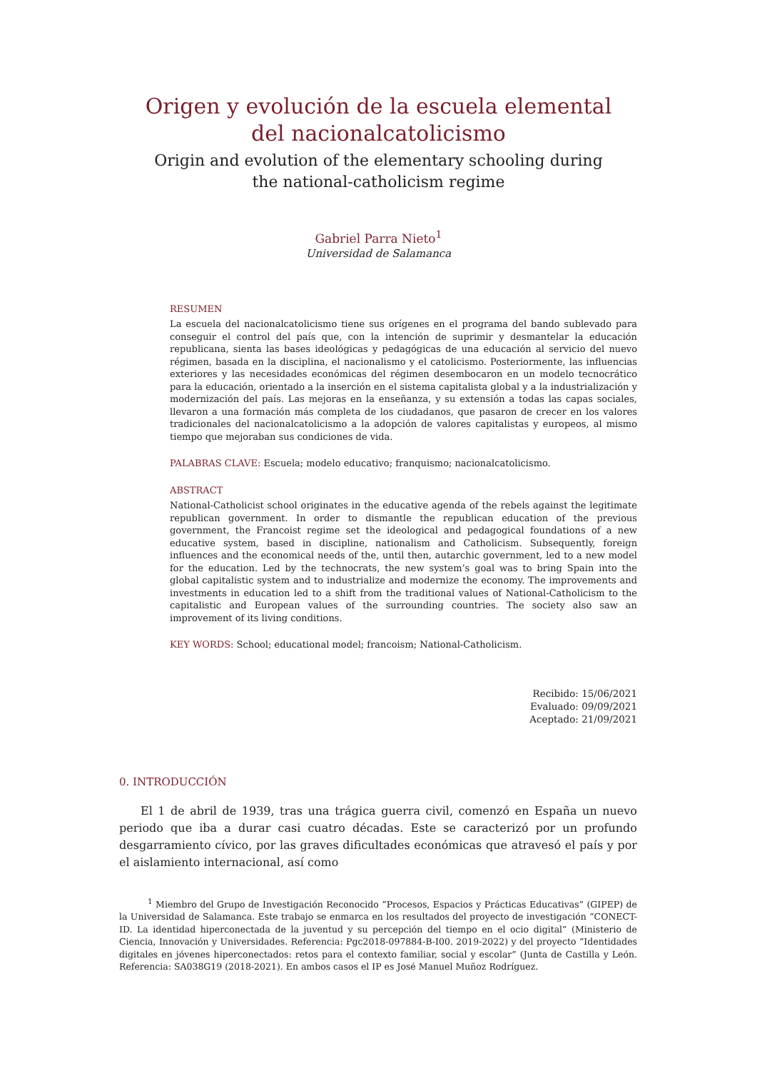Origen y evolución de la escuela elemental
del nacionalcatolicismo
Origin and evolution of the elementary schooling during
the national-catholicism regime
Gabriel Parra Nieto<sup>1</sup>
Universidad de Salamanca
RESUMEN
La escuela del nacionalcatolicismo tiene sus orígenes en el programa del bando sublevado para conseguir el control del país que, con la intención de suprimir y desmantelar la educación republicana, sienta las bases ideológicas y pedagógicas de una educación al servicio del nuevo régimen, basada en la disciplina, el nacionalismo y el catolicismo. Posteriormente, las influencias exteriores y las necesidades económicas del régimen desembocaron en un modelo tecnocrático para la educación, orientado a la inserción en el sistema capitalista global y a la industrialización y modernización del país. Las mejoras en la enseñanza, y su extensión a todas las capas sociales, llevaron a una formación más completa de los ciudadanos, que pasaron de crecer en los valores tradicionales del nacionalcatolicismo a la adopción de valores capitalistas y europeos, al mismo tiempo que mejoraban sus condiciones de vida.
PALABRAS CLAVE: Escuela; modelo educativo; franquismo; nacionalcatolicismo.
ABSTRACT
National-Catholicist school originates in the educative agenda of the rebels against the legitimate republican government. In order to dismantle the republican education of the previous government, the Francoist regime set the ideological and pedagogical foundations of a new educative system, based in discipline, nationalism and Catholicism. Subsequently, foreign influences and the economical needs of the, until then, autarchic government, led to a new model for the education. Led by the technocrats, the new system’s goal was to bring Spain into the global capitalistic system and to industrialize and modernize the economy. The improvements and investments in education led to a shift from the traditional values of National-Catholicism to the capitalistic and European values of the surrounding countries. The society also saw an improvement of its living conditions.
KEY WORDS: School; educational model; francoism; National-Catholicism.
Recibido: 15/06/2021
Evaluado: 09/09/2021
Aceptado: 21/09/2021
0. INTRODUCCIÓN
El 1 de abril de 1939, tras una trágica guerra civil, comenzó en España un nuevo periodo que iba a durar casi cuatro décadas. Este se caracterizó por un profundo desgarramiento cívico, por las graves dificultades económicas que atravesó el país y por el aislamiento internacional, así como
<sup>1</sup> Miembro del Grupo de Investigación Reconocido “Procesos, Espacios y Prácticas Educativas” (GIPEP) de la Universidad de Salamanca. Este trabajo se enmarca en los resultados del proyecto de investigación “CONECT-ID. La identidad hiperconectada de la juventud y su percepción del tiempo en el ocio digital” (Ministerio de Ciencia, Innovación y Universidades. Referencia: Pgc2018-097884-B-I00. 2019-2022) y del proyecto “Identidades digitales en jóvenes hiperconectados: retos para el contexto familiar, social y escolar” (Junta de Castilla y León. Referencia: SA038G19 (2018-2021). En ambos casos el IP es José Manuel Muñoz Rodríguez.